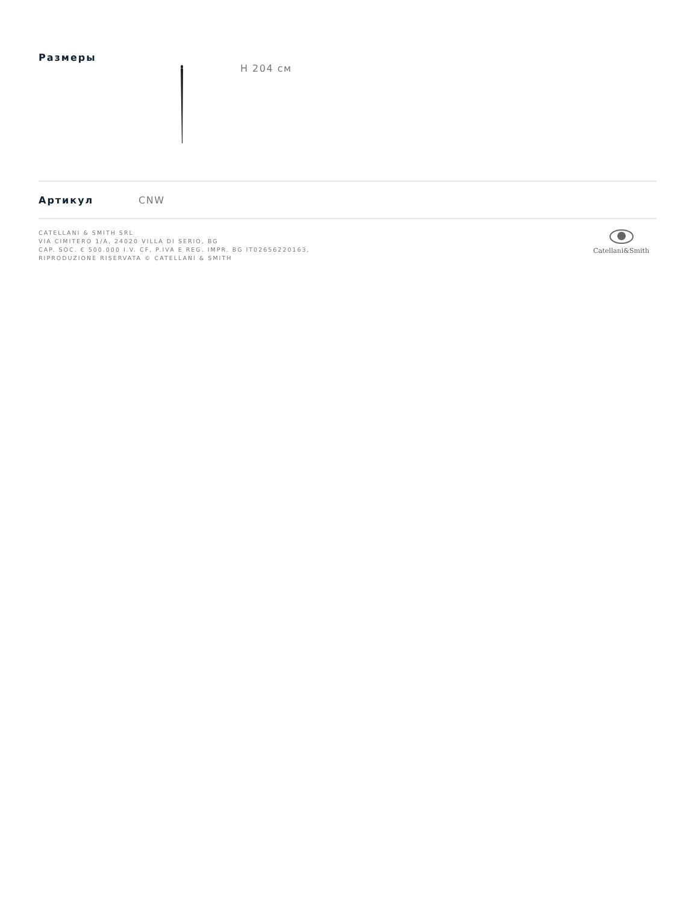Размеры
H 204 см
Артикул CNW
CATELLANI & SMITH SRL
VIA CIMITERO 1/A, 24020 VILLA DI SERIO, BG
CAP. SOC. € 500.000 I.V. CF, P.IVA E REG. IMPR. BG IT02656220163,
RIPRODUZIONE RISERVATA © CATELLANI & SMITH
Catellani&Smith